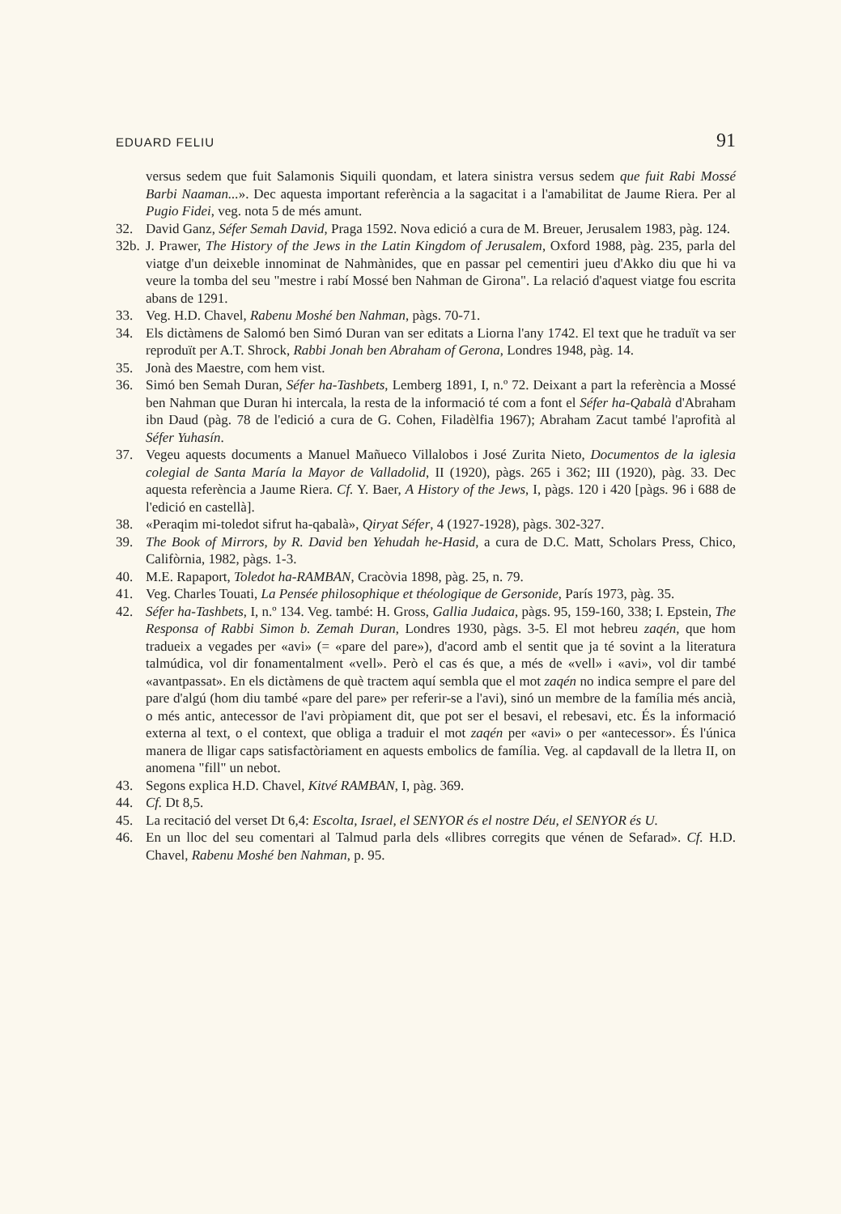EDUARD FELIU 91
versus sedem que fuit Salamonis Siquili quondam, et latera sinistra versus sedem que fuit Rabi Mossé Barbi Naaman...». Dec aquesta important referència a la sagacitat i a l'amabilitat de Jaume Riera. Per al Pugio Fidei, veg. nota 5 de més amunt.
32. David Ganz, Séfer Semah David, Praga 1592. Nova edició a cura de M. Breuer, Jerusalem 1983, pàg. 124.
32b. J. Prawer, The History of the Jews in the Latin Kingdom of Jerusalem, Oxford 1988, pàg. 235, parla del viatge d'un deixeble innominat de Nahmànides, que en passar pel cementiri jueu d'Akko diu que hi va veure la tomba del seu "mestre i rabí Mossé ben Nahman de Girona". La relació d'aquest viatge fou escrita abans de 1291.
33. Veg. H.D. Chavel, Rabenu Moshé ben Nahman, pàgs. 70-71.
34. Els dictàmens de Salomó ben Simó Duran van ser editats a Liorna l'any 1742. El text que he traduït va ser reproduït per A.T. Shrock, Rabbi Jonah ben Abraham of Gerona, Londres 1948, pàg. 14.
35. Jonà des Maestre, com hem vist.
36. Simó ben Semah Duran, Séfer ha-Tashbets, Lemberg 1891, I, n.º 72. Deixant a part la referència a Mossé ben Nahman que Duran hi intercala, la resta de la informació té com a font el Séfer ha-Qabalà d'Abraham ibn Daud (pàg. 78 de l'edició a cura de G. Cohen, Filadèlfia 1967); Abraham Zacut també l'aprofità al Séfer Yuhasín.
37. Vegeu aquests documents a Manuel Mañueco Villalobos i José Zurita Nieto, Documentos de la iglesia colegial de Santa María la Mayor de Valladolid, II (1920), pàgs. 265 i 362; III (1920), pàg. 33. Dec aquesta referència a Jaume Riera. Cf. Y. Baer, A History of the Jews, I, pàgs. 120 i 420 [pàgs. 96 i 688 de l'edició en castellà].
38. «Peraqim mi-toledot sifrut ha-qabalà», Qiryat Séfer, 4 (1927-1928), pàgs. 302-327.
39. The Book of Mirrors, by R. David ben Yehudah he-Hasid, a cura de D.C. Matt, Scholars Press, Chico, Califòrnia, 1982, pàgs. 1-3.
40. M.E. Rapaport, Toledot ha-RAMBAN, Cracòvia 1898, pàg. 25, n. 79.
41. Veg. Charles Touati, La Pensée philosophique et théologique de Gersonide, París 1973, pàg. 35.
42. Séfer ha-Tashbets, I, n.º 134. Veg. també: H. Gross, Gallia Judaica, pàgs. 95, 159-160, 338; I. Epstein, The Responsa of Rabbi Simon b. Zemah Duran, Londres 1930, pàgs. 3-5. El mot hebreu zaqén, que hom tradueix a vegades per «avi» (= «pare del pare»), d'acord amb el sentit que ja té sovint a la literatura talmúdica, vol dir fonamentalment «vell». Però el cas és que, a més de «vell» i «avi», vol dir també «avantpassat». En els dictàmens de què tractem aquí sembla que el mot zaqén no indica sempre el pare del pare d'algú (hom diu també «pare del pare» per referir-se a l'avi), sinó un membre de la família més ancià, o més antic, antecessor de l'avi pròpiament dit, que pot ser el besavi, el rebesavi, etc. És la informació externa al text, o el context, que obliga a traduir el mot zaqén per «avi» o per «antecessor». És l'única manera de lligar caps satisfactòriament en aquests embolics de família. Veg. al capdavall de la lletra II, on anomena "fill" un nebot.
43. Segons explica H.D. Chavel, Kitvé RAMBAN, I, pàg. 369.
44. Cf. Dt 8,5.
45. La recitació del verset Dt 6,4: Escolta, Israel, el SENYOR és el nostre Déu, el SENYOR és U.
46. En un lloc del seu comentari al Talmud parla dels «llibres corregits que vénen de Sefarad». Cf. H.D. Chavel, Rabenu Moshé ben Nahman, p. 95.